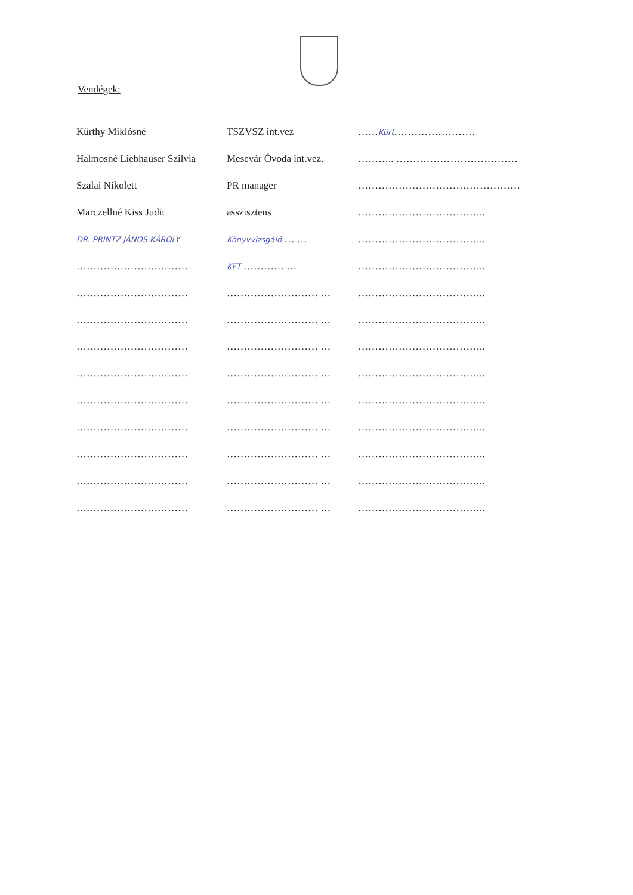Vendégek:
| Kürthy Miklósné | TSZVSZ int.vez | …… Kürt …………………… |
| Halmosné Liebhauser Szilvia | Mesevár Óvoda int.vez. | ……….. ……………………………… |
| Szalai Nikolett | PR manager | ………………………………………… |
| Marczellné Kiss Judit | asszisztens | ……………………………….. |
| DR. PRINTZ JÁNOS KÁROLY | Könyvvizsgáló … … | ……………………………….. |
| …………………………… | KFT ………… … | ……………………………….. |
| …………………………… | ……………………… … | ……………………………….. |
| …………………………… | ……………………… … | ……………………………….. |
| …………………………… | ……………………… … | ……………………………….. |
| …………………………… | ……………………… … | ……………………………….. |
| …………………………… | ……………………… … | ……………………………….. |
| …………………………… | ……………………… … | ……………………………….. |
| …………………………… | ……………………… … | ……………………………….. |
| …………………………… | ……………………… … | ……………………………….. |
| …………………………… | ……………………… … | ……………………………….. |